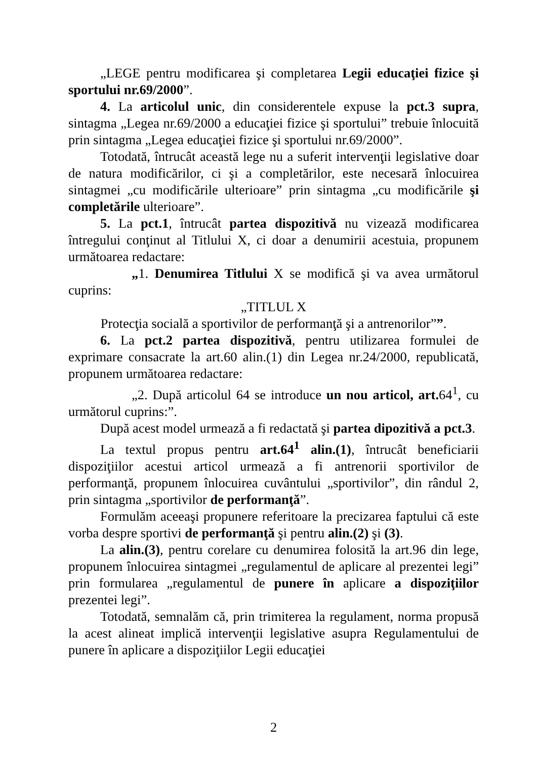„LEGE pentru modificarea şi completarea Legii educaţiei fizice şi sportului nr.69/2000”.
4. La articolul unic, din considerentele expuse la pct.3 supra, sintagma „Legea nr.69/2000 a educaţiei fizice şi sportului” trebuie înlocuită prin sintagma „Legea educaţiei fizice şi sportului nr.69/2000”.
Totodată, întrucât această lege nu a suferit intervenţii legislative doar de natura modificărilor, ci şi a completărilor, este necesară înlocuirea sintagmei „cu modificările ulterioare” prin sintagma „cu modificările şi completările ulterioare”.
5. La pct.1, întrucât partea dispozitivă nu vizează modificarea întregului conţinut al Titlului X, ci doar a denumirii acestuia, propunem următoarea redactare:
„1. Denumirea Titlului X se modifică şi va avea următorul cuprins:
„TITLUL X
Protecţia socială a sportivilor de performanţă şi a antrenorilor””.
6. La pct.2 partea dispozitivă, pentru utilizarea formulei de exprimare consacrate la art.60 alin.(1) din Legea nr.24/2000, republicată, propunem următoarea redactare:
„2. După articolul 64 se introduce un nou articol, art. 64<sup>1</sup>, cu următorul cuprins:”.
După acest model urmează a fi redactată şi partea dipozitivă a pct.3.
La textul propus pentru art.64<sup>1</sup> alin.(1), întrucât beneficiarii dispoziţiilor acestui articol urmează a fi antrenorii sportivilor de performanţă, propunem înlocuirea cuvântului „sportivilor”, din rândul 2, prin sintagma „sportivilor de performanţă”.
Formulăm aceeaşi propunere referitoare la precizarea faptului că este vorba despre sportivi de performanţă şi pentru alin.(2) şi (3).
La alin.(3), pentru corelare cu denumirea folosită la art.96 din lege, propunem înlocuirea sintagmei „regulamentul de aplicare al prezentei legi” prin formularea „regulamentul de punere în aplicare a dispoziţiilor prezentei legi”.
Totodată, semnalăm că, prin trimiterea la regulament, norma propusă la acest alineat implică intervenţii legislative asupra Regulamentului de punere în aplicare a dispoziţiilor Legii educaţiei
2